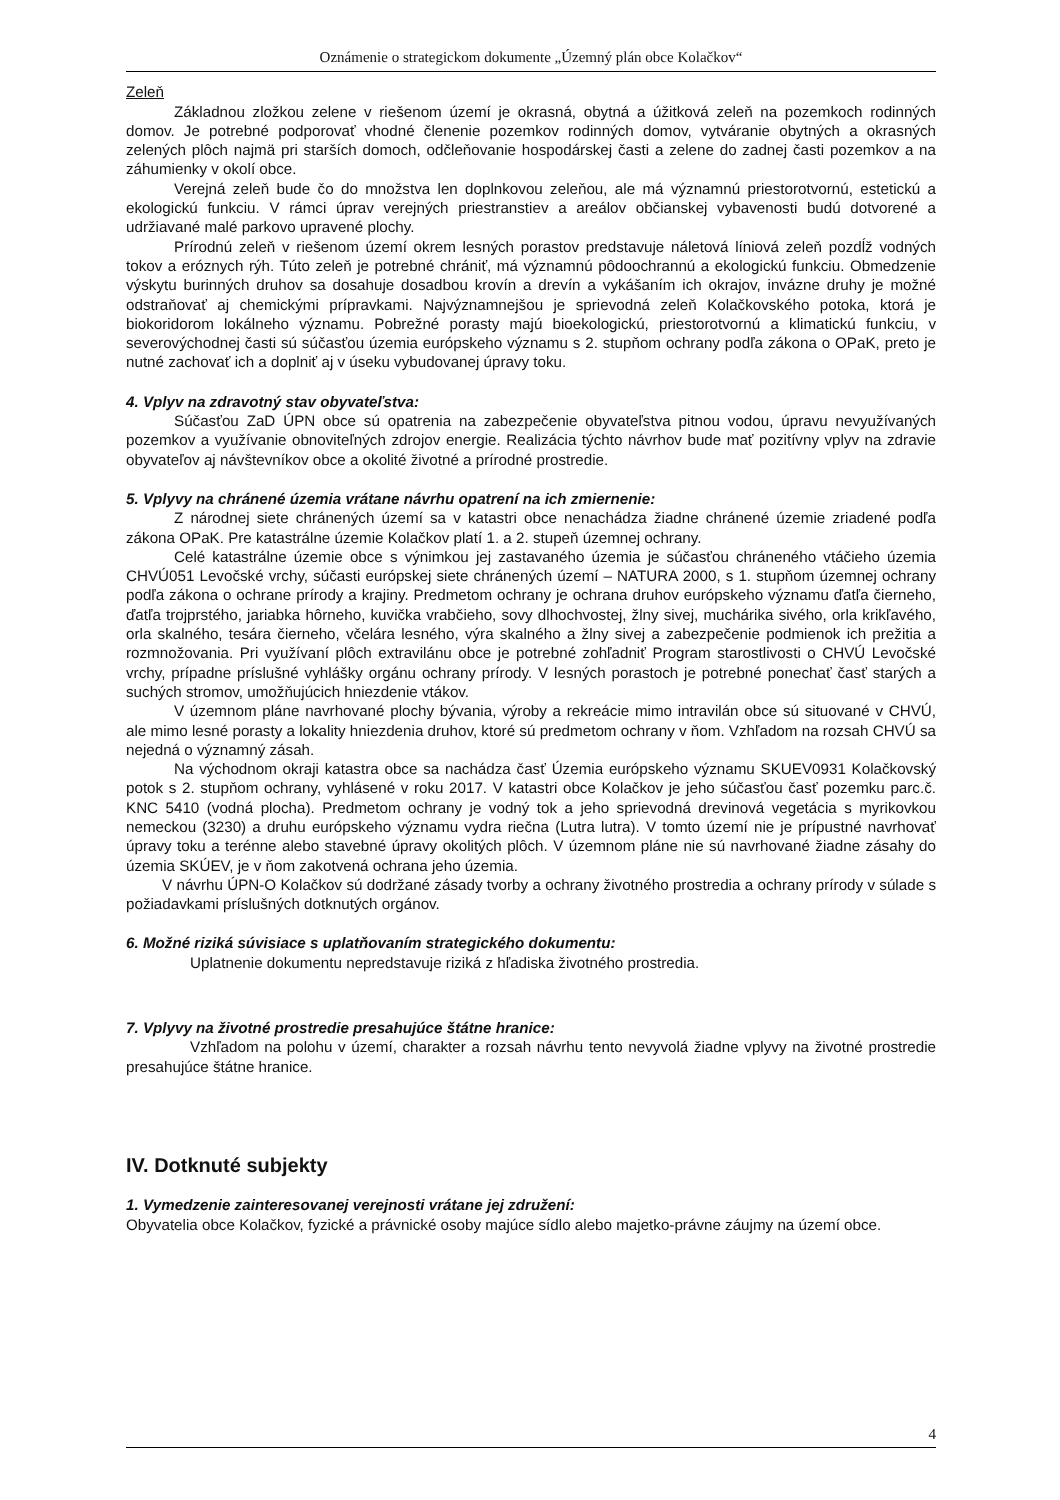Oznámenie o strategickom dokumente „Územný plán obce Kolačkov“
Zeleň
Základnou zložkou zelene v riešenom území je okrasná, obytná a úžitková zeleň na pozemkoch rodinných domov. Je potrebné podporovať vhodné členenie pozemkov rodinných domov, vytváranie obytných a okrasných zelených plôch najmä pri starších domoch, odčleňovanie hospodárskej časti a zelene do zadnej časti pozemkov a na záhumienky v okolí obce.
Verejná zeleň bude čo do množstva len doplnkovou zeleňou, ale má významnú priestorotvornú, estetickú a ekologickú funkciu. V rámci úprav verejných priestranstiev a areálov občianskej vybavenosti budú dotvorené a udržiavané malé parkovo upravené plochy.
Prírodnú zeleň v riešenom území okrem lesných porastov predstavuje náletová líniová zeleň pozdĺž vodných tokov a eróznych rýh. Túto zeleň je potrebné chrániť, má významnú pôdoochrannú a ekologickú funkciu. Obmedzenie výskytu burinných druhov sa dosahuje dosadbou krovín a drevín a vykášaním ich okrajov, invázne druhy je možné odstraňovať aj chemickými prípravkami. Najvýznamnejšou je sprievodná zeleň Kolačkovského potoka, ktorá je biokoridorom lokálneho významu. Pobrežné porasty majú bioekologickú, priestorotvornú a klimatickú funkciu, v severovýchodnej časti sú súčasťou územia európskeho významu s 2. stupňom ochrany podľa zákona o OPaK, preto je nutné zachovať ich a doplniť aj v úseku vybudovanej úpravy toku.
4. Vplyv na zdravotný stav obyvateľstva:
Súčasťou ZaD ÚPN obce sú opatrenia na zabezpečenie obyvateľstva pitnou vodou, úpravu nevyužívaných pozemkov a využívanie obnoviteľných zdrojov energie. Realizácia týchto návrhov bude mať pozitívny vplyv na zdravie obyvateľov aj návštevníkov obce a okolité životné a prírodné prostredie.
5. Vplyvy na chránené územia vrátane návrhu opatrení na ich zmiernenie:
Z národnej siete chránených území sa v katastri obce nenachádza žiadne chránené územie zriadené podľa zákona OPaK. Pre katastrálne územie Kolačkov platí 1. a 2. stupeň územnej ochrany.
Celé katastrálne územie obce s výnimkou jej zastavaného územia je súčasťou chráneného vtáčieho územia CHVÚ051 Levočské vrchy, súčasti európskej siete chránených území – NATURA 2000, s 1. stupňom územnej ochrany podľa zákona o ochrane prírody a krajiny. Predmetom ochrany je ochrana druhov európskeho významu ďatľa čierneho, ďatľa trojprstého, jariabka hôrneho, kuvička vrabčieho, sovy dlhochvostej, žlny sivej, muchárika sivého, orla krikľavého, orla skalného, tesára čierneho, včelára lesného, výra skalného a žlny sivej a zabezpečenie podmienok ich prežitia a rozmnožovania. Pri využívaní plôch extravilánu obce je potrebné zohľadniť Program starostlivosti o CHVÚ Levočské vrchy, prípadne príslušné vyhlášky orgánu ochrany prírody. V lesných porastoch je potrebné ponechať časť starých a suchých stromov, umožňujúcich hniezdenie vtákov.
V územnom pláne navrhované plochy bývania, výroby a rekreácie mimo intravilán obce sú situované v CHVÚ, ale mimo lesné porasty a lokality hniezdenia druhov, ktoré sú predmetom ochrany v ňom. Vzhľadom na rozsah CHVÚ sa nejedná o významný zásah.
Na východnom okraji katastra obce sa nachádza časť Územia európskeho významu SKUEV0931 Kolačkovský potok s 2. stupňom ochrany, vyhlásené v roku 2017. V katastri obce Kolačkov je jeho súčasťou časť pozemku parc.č. KNC 5410 (vodná plocha). Predmetom ochrany je vodný tok a jeho sprievodná drevinová vegetácia s myrikovkou nemeckou (3230) a druhu európskeho významu vydra riečna (Lutra lutra). V tomto území nie je prípustné navrhovať úpravy toku a terénne alebo stavebné úpravy okolitých plôch. V územnom pláne nie sú navrhované žiadne zásahy do územia SKÚEV, je v ňom zakotvená ochrana jeho územia.
V návrhu ÚPN-O Kolačkov sú dodržané zásady tvorby a ochrany životného prostredia a ochrany prírody v súlade s požiadavkami príslušných dotknutých orgánov.
6. Možné riziká súvisiace s uplatňovaním strategického dokumentu:
Uplatnenie dokumentu nepredstavuje riziká z hľadiska životného prostredia.
7. Vplyvy na životné prostredie presahujúce štátne hranice:
Vzhľadom na polohu v území, charakter a rozsah návrhu tento nevyvolá žiadne vplyvy na životné prostredie presahujúce štátne hranice.
IV. Dotknuté subjekty
1. Vymedzenie zainteresovanej verejnosti vrátane jej združení:
Obyvatelia obce Kolačkov, fyzické a právnické osoby majúce sídlo alebo majetko-právne záujmy na území obce.
4